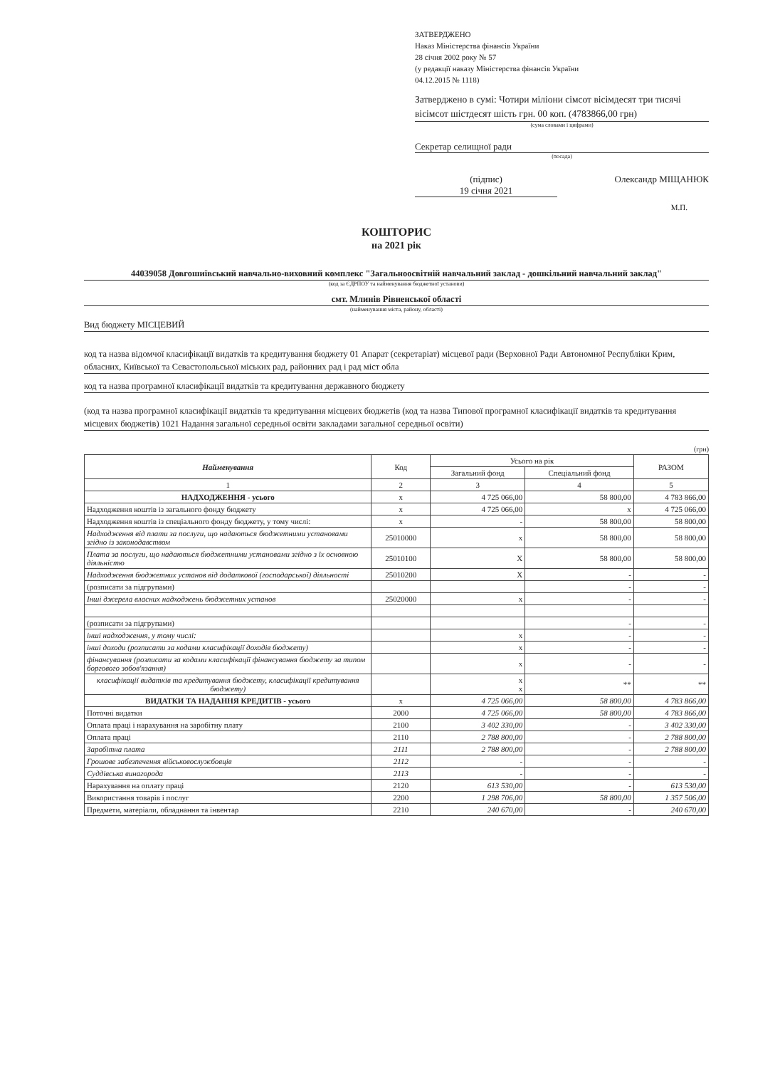ЗАТВЕРДЖЕНО
Наказ Міністерства фінансів України
28 січня 2002 року № 57
(у редакції наказу Міністерства фінансів України
04.12.2015 № 1118)
Затверджено в сумі: Чотири міліони сімсот вісімдесят три тисячі вісімсот шістдесят шість грн. 00 коп. (4783866,00 грн)
(сума словами і цифрами)
Секретар селищної ради
(посада)
(підпис)
19 січня 2021
Олександр МІЩАНЮК
М.П.
КОШТОРИС
на 2021 рік
44039058 Довгошиївський навчально-виховний комплекс "Загальноосвітній навчальний заклад - дошкільний навчальний заклад"
(код за ЄДРПОУ та найменування бюджетної установи)
смт. Млинів Рівненської області
(найменування міста, району, області)
Вид бюджету МІСЦЕВИЙ
код та назва відомчої класифікації видатків та кредитування бюджету 01 Апарат (секретаріат) місцевої ради (Верховної Ради Автономної Республіки Крим, обласних, Київської та Севастопольської міських рад, районних рад і рад міст обла
код та назва програмної класифікації видатків та кредитування державного бюджету
(код та назва програмної класифікації видатків та кредитування місцевих бюджетів (код та назва Типової програмної класифікації видатків та кредитування місцевих бюджетів) 1021 Надання загальної середньої освіти закладами загальної середньої освіти)
(грн)
| Найменування | Код | Усього на рік | | РАЗОМ |
| --- | --- | --- | --- | --- |
| | | Загальний фонд | Спеціальний фонд | |
| 1 | 2 | 3 | 4 | 5 |
| НАДХОДЖЕННЯ - усього | х | 4 725 066,00 | 58 800,00 | 4 783 866,00 |
| Надходження коштів із загального фонду бюджету | х | 4 725 066,00 | х | 4 725 066,00 |
| Надходження коштів із спеціального фонду бюджету, у тому числі: | х | - | 58 800,00 | 58 800,00 |
| Надходження від плати за послуги, що надаються бюджетними установами згідно із законодавством | 25010000 | х | 58 800,00 | 58 800,00 |
| Плата за послуги, що надаються бюджетними установами згідно з їх основною діяльністю | 25010100 | Х | 58 800,00 | 58 800,00 |
| Надходження бюджетних установ від додаткової (господарської) діяльності | 25010200 | Х | - | - |
| (розписати за підгрупами) | | | - | - |
| Інші джерела власних надходжень бюджетних установ | 25020000 | х | - | - |
| (розписати за підгрупами) | | | - | - |
| інші надходження, у тому числі: | | х | - | - |
| інші доходи (розписати за кодами класифікації доходів бюджету) | | х | - | - |
| фінансування (розписати за кодами класифікації фінансування бюджету за типом боргового зобов'язання) | | х | - | - |
| класифікації видатків та кредитування бюджету, класифікації кредитування бюджету) | | х х | ** | ** |
| ВИДАТКИ ТА НАДАННЯ КРЕДИТІВ - усього | х | 4 725 066,00 | 58 800,00 | 4 783 866,00 |
| Поточні видатки | 2000 | 4 725 066,00 | 58 800,00 | 4 783 866,00 |
| Оплата праці і нарахування на заробітну плату | 2100 | 3 402 330,00 | - | 3 402 330,00 |
| Оплата праці | 2110 | 2 788 800,00 | - | 2 788 800,00 |
| Заробітна плата | 2111 | 2 788 800,00 | - | 2 788 800,00 |
| Грошове забезпечення військовослужбовців | 2112 | - | - | - |
| Суддівська винагорода | 2113 | - | - | - |
| Нарахування на оплату праці | 2120 | 613 530,00 | - | 613 530,00 |
| Використання товарів і послуг | 2200 | 1 298 706,00 | 58 800,00 | 1 357 506,00 |
| Предмети, матеріали, обладнання та інвентар | 2210 | 240 670,00 | - | 240 670,00 |